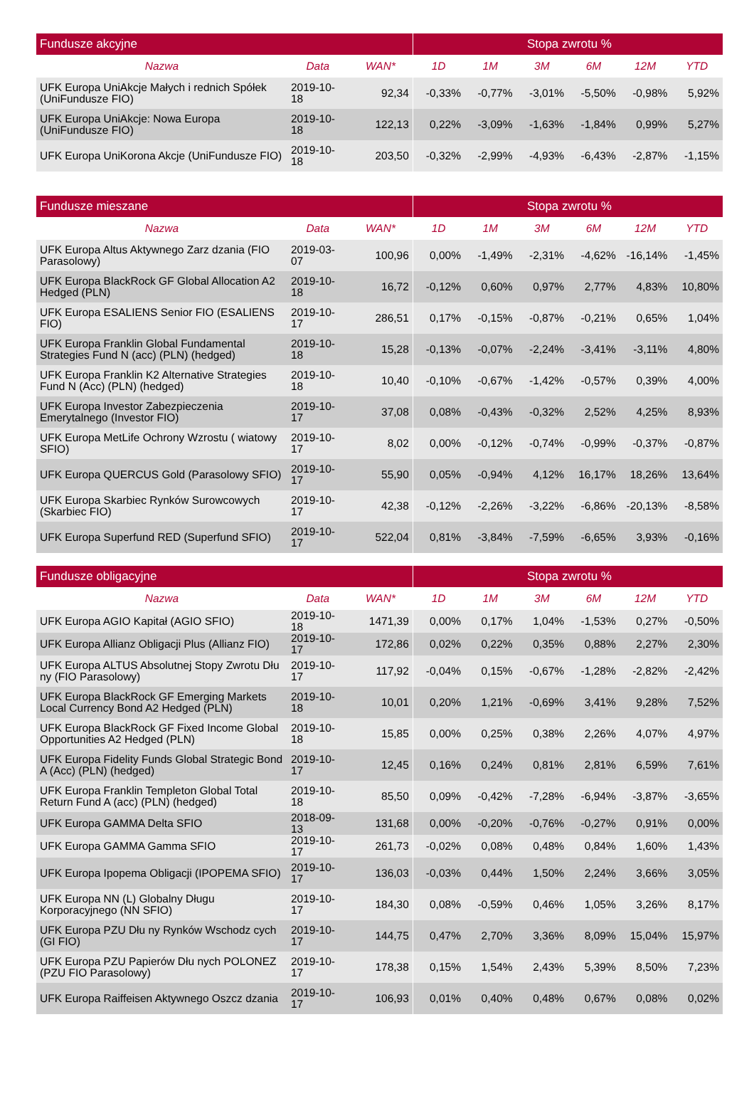| Fundusze akcyjne | | | Stopa zwrotu % | | | | | |
| --- | --- | --- | --- | --- | --- | --- | --- | --- |
| Nazwa | Data | WAN* | 1D | 1M | 3M | 6M | 12M | YTD |
| UFK Europa UniAkcje Małych i rednich Spółek (UniFundusze FIO) | 2019-10-18 | 92,34 | -0,33% | -0,77% | -3,01% | -5,50% | -0,98% | 5,92% |
| UFK Europa UniAkcje: Nowa Europa (UniFundusze FIO) | 2019-10-18 | 122,13 | 0,22% | -3,09% | -1,63% | -1,84% | 0,99% | 5,27% |
| UFK Europa UniKorona Akcje (UniFundusze FIO) | 2019-10-18 | 203,50 | -0,32% | -2,99% | -4,93% | -6,43% | -2,87% | -1,15% |
| Fundusze mieszane | | | Stopa zwrotu % | | | | | |
| --- | --- | --- | --- | --- | --- | --- | --- | --- |
| Nazwa | Data | WAN* | 1D | 1M | 3M | 6M | 12M | YTD |
| UFK Europa Altus Aktywnego Zarz dzania (FIO Parasolowy) | 2019-03-07 | 100,96 | 0,00% | -1,49% | -2,31% | -4,62% | -16,14% | -1,45% |
| UFK Europa BlackRock GF Global Allocation A2 Hedged (PLN) | 2019-10-18 | 16,72 | -0,12% | 0,60% | 0,97% | 2,77% | 4,83% | 10,80% |
| UFK Europa ESALIENS Senior FIO (ESALIENS FIO) | 2019-10-17 | 286,51 | 0,17% | -0,15% | -0,87% | -0,21% | 0,65% | 1,04% |
| UFK Europa Franklin Global Fundamental Strategies Fund N (acc) (PLN) (hedged) | 2019-10-18 | 15,28 | -0,13% | -0,07% | -2,24% | -3,41% | -3,11% | 4,80% |
| UFK Europa Franklin K2 Alternative Strategies Fund N (Acc) (PLN) (hedged) | 2019-10-18 | 10,40 | -0,10% | -0,67% | -1,42% | -0,57% | 0,39% | 4,00% |
| UFK Europa Investor Zabezpieczenia Emerytalnego (Investor FIO) | 2019-10-17 | 37,08 | 0,08% | -0,43% | -0,32% | 2,52% | 4,25% | 8,93% |
| UFK Europa MetLife Ochrony Wzrostu ( wiatowy SFIO) | 2019-10-17 | 8,02 | 0,00% | -0,12% | -0,74% | -0,99% | -0,37% | -0,87% |
| UFK Europa QUERCUS Gold (Parasolowy SFIO) | 2019-10-17 | 55,90 | 0,05% | -0,94% | 4,12% | 16,17% | 18,26% | 13,64% |
| UFK Europa Skarbiec Rynków Surowcowych (Skarbiec FIO) | 2019-10-17 | 42,38 | -0,12% | -2,26% | -3,22% | -6,86% | -20,13% | -8,58% |
| UFK Europa Superfund RED (Superfund SFIO) | 2019-10-17 | 522,04 | 0,81% | -3,84% | -7,59% | -6,65% | 3,93% | -0,16% |
| Fundusze obligacyjne | | | Stopa zwrotu % | | | | | |
| --- | --- | --- | --- | --- | --- | --- | --- | --- |
| Nazwa | Data | WAN* | 1D | 1M | 3M | 6M | 12M | YTD |
| UFK Europa AGIO Kapitał (AGIO SFIO) | 2019-10-18 | 1471,39 | 0,00% | 0,17% | 1,04% | -1,53% | 0,27% | -0,50% |
| UFK Europa Allianz Obligacji Plus (Allianz FIO) | 2019-10-17 | 172,86 | 0,02% | 0,22% | 0,35% | 0,88% | 2,27% | 2,30% |
| UFK Europa ALTUS Absolutnej Stopy Zwrotu Dłu ny (FIO Parasolowy) | 2019-10-17 | 117,92 | -0,04% | 0,15% | -0,67% | -1,28% | -2,82% | -2,42% |
| UFK Europa BlackRock GF Emerging Markets Local Currency Bond A2 Hedged (PLN) | 2019-10-18 | 10,01 | 0,20% | 1,21% | -0,69% | 3,41% | 9,28% | 7,52% |
| UFK Europa BlackRock GF Fixed Income Global Opportunities A2 Hedged (PLN) | 2019-10-18 | 15,85 | 0,00% | 0,25% | 0,38% | 2,26% | 4,07% | 4,97% |
| UFK Europa Fidelity Funds Global Strategic Bond A (Acc) (PLN) (hedged) | 2019-10-17 | 12,45 | 0,16% | 0,24% | 0,81% | 2,81% | 6,59% | 7,61% |
| UFK Europa Franklin Templeton Global Total Return Fund A (acc) (PLN) (hedged) | 2019-10-18 | 85,50 | 0,09% | -0,42% | -7,28% | -6,94% | -3,87% | -3,65% |
| UFK Europa GAMMA Delta SFIO | 2018-09-13 | 131,68 | 0,00% | -0,20% | -0,76% | -0,27% | 0,91% | 0,00% |
| UFK Europa GAMMA Gamma SFIO | 2019-10-17 | 261,73 | -0,02% | 0,08% | 0,48% | 0,84% | 1,60% | 1,43% |
| UFK Europa Ipopema Obligacji (IPOPEMA SFIO) | 2019-10-17 | 136,03 | -0,03% | 0,44% | 1,50% | 2,24% | 3,66% | 3,05% |
| UFK Europa NN (L) Globalny Długu Korporacyjnego (NN SFIO) | 2019-10-17 | 184,30 | 0,08% | -0,59% | 0,46% | 1,05% | 3,26% | 8,17% |
| UFK Europa PZU Dłu ny Rynków Wschodz cych (GI FIO) | 2019-10-17 | 144,75 | 0,47% | 2,70% | 3,36% | 8,09% | 15,04% | 15,97% |
| UFK Europa PZU Papierów Dłu nych POLONEZ (PZU FIO Parasolowy) | 2019-10-17 | 178,38 | 0,15% | 1,54% | 2,43% | 5,39% | 8,50% | 7,23% |
| UFK Europa Raiffeisen Aktywnego Oszcz dzania | 2019-10-17 | 106,93 | 0,01% | 0,40% | 0,48% | 0,67% | 0,08% | 0,02% |